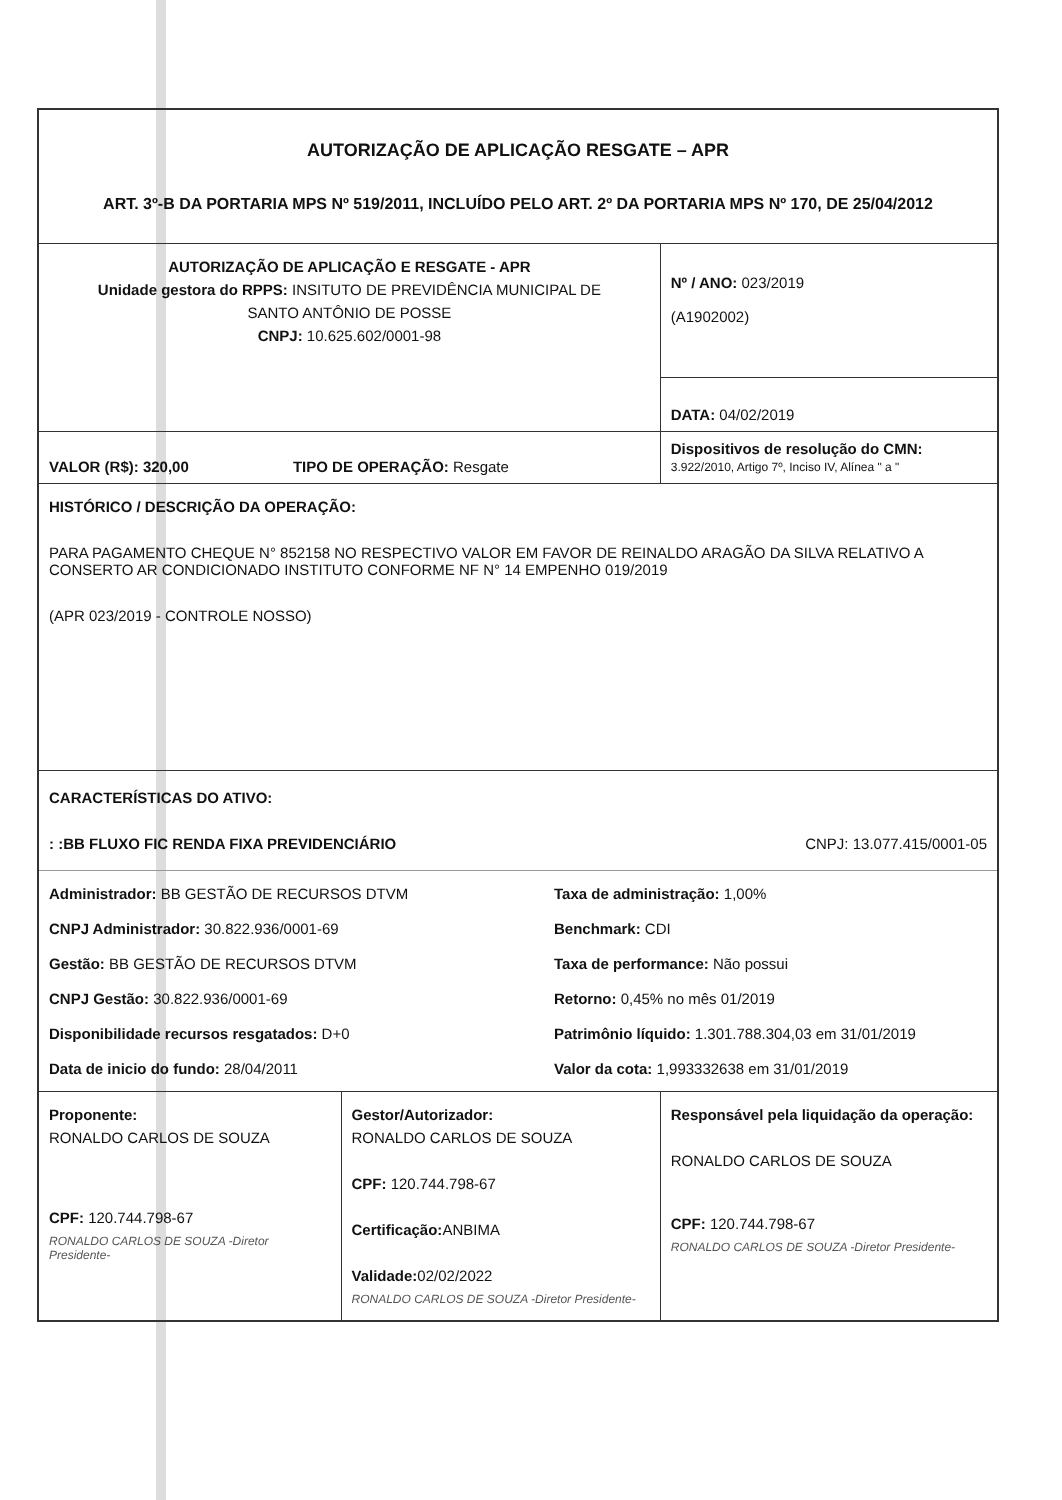| AUTORIZAÇÃO DE APLICAÇÃO RESGATE – APR ART. 3º-B DA PORTARIA MPS Nº 519/2011, INCLUÍDO PELO ART. 2º DA PORTARIA MPS Nº 170, DE 25/04/2012 | | |
| AUTORIZAÇÃO DE APLICAÇÃO E RESGATE - APR Unidade gestora do RPPS: INSITUTO DE PREVIDÊNCIA MUNICIPAL DE SANTO ANTÔNIO DE POSSE CNPJ: 10.625.602/0001-98 | | Nº / ANO: 023/2019 (A1902002) |
| | | DATA: 04/02/2019 |
| VALOR (R$): 320,00 TIPO DE OPERAÇÃO: Resgate | | Dispositivos de resolução do CMN: 3.922/2010, Artigo 7º, Inciso IV, Alínea " a " |
| HISTÓRICO / DESCRIÇÃO DA OPERAÇÃO: PARA PAGAMENTO CHEQUE N° 852158 NO RESPECTIVO VALOR EM FAVOR DE REINALDO ARAGÃO DA SILVA RELATIVO A CONSERTO AR CONDICIONADO INSTITUTO CONFORME NF N° 14 EMPENHO 019/2019 (APR 023/2019 - CONTROLE NOSSO) | | |
| CARACTERÍSTICAS DO ATIVO: : :BB FLUXO FIC RENDA FIXA PREVIDENCIÁRIO CNPJ: 13.077.415/0001-05 Administrador: BB GESTÃO DE RECURSOS DTVM Taxa de administração: 1,00% CNPJ Administrador: 30.822.936/0001-69 Benchmark: CDI Gestão: BB GESTÃO DE RECURSOS DTVM Taxa de performance: Não possui CNPJ Gestão: 30.822.936/0001-69 Retorno: 0,45% no mês 01/2019 Disponibilidade recursos resgatados: D+0 Patrimônio líquido: 1.301.788.304,03 em 31/01/2019 Data de inicio do fundo: 28/04/2011 Valor da cota: 1,993332638 em 31/01/2019 | | |
| Proponente: RONALDO CARLOS DE SOUZA CPF: 120.744.798-67 RONALDO CARLOS DE SOUZA -Diretor Presidente- | Gestor/Autorizador: RONALDO CARLOS DE SOUZA CPF: 120.744.798-67 Certificação: ANBIMA Validade: 02/02/2022 RONALDO CARLOS DE SOUZA -Diretor Presidente- | Responsável pela liquidação da operação: RONALDO CARLOS DE SOUZA CPF: 120.744.798-67 RONALDO CARLOS DE SOUZA -Diretor Presidente- |